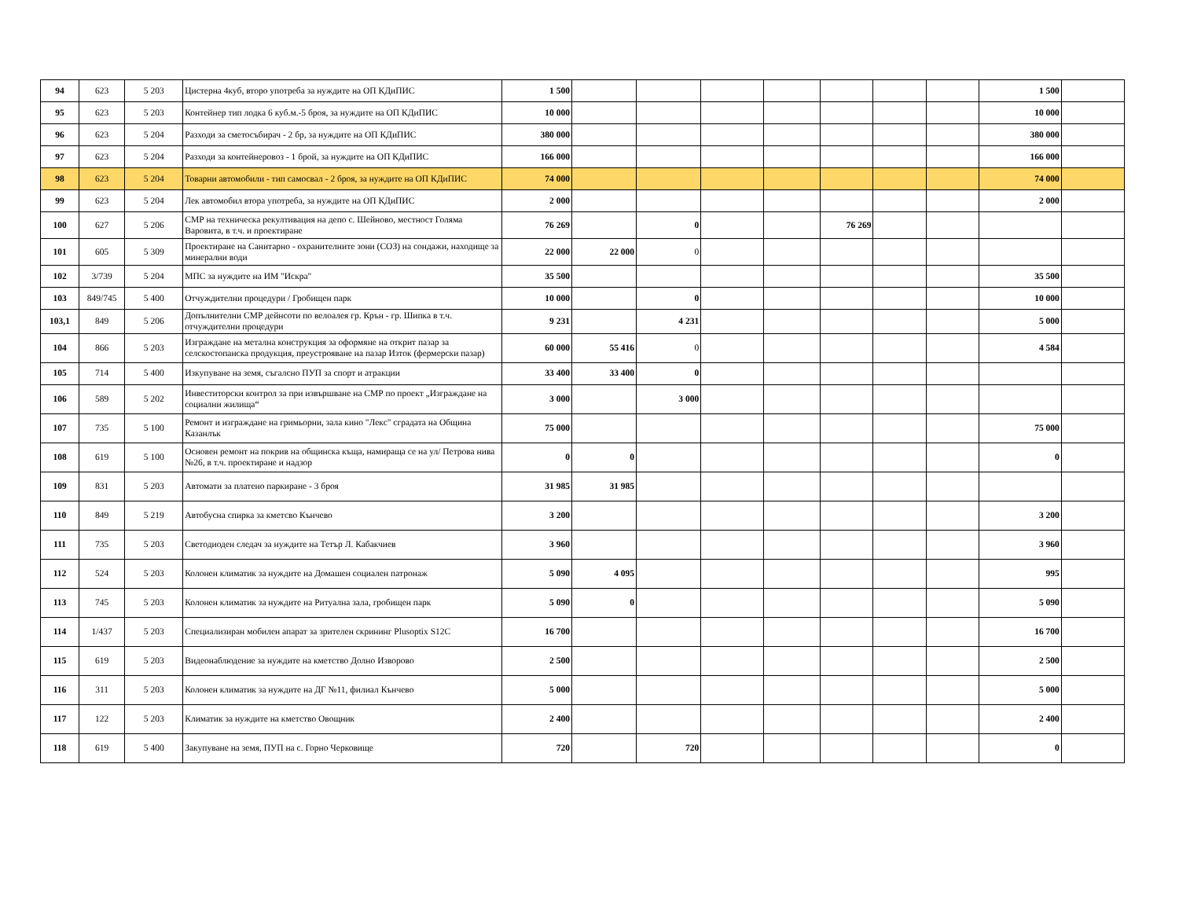| 94 | 623 | 5 203 | Цистерна 4куб, второ употреба за нуждите на ОП КДиПИС | 1 500 | | | | | | | | 1 500 | |
| 95 | 623 | 5 203 | Контейнер тип лодка 6 куб.м.-5 броя, за нуждите на ОП КДиПИС | 10 000 | | | | | | | | 10 000 | |
| 96 | 623 | 5 204 | Разходи за сметосъбирач - 2 бр, за нуждите на ОП КДиПИС | 380 000 | | | | | | | | 380 000 | |
| 97 | 623 | 5 204 | Разходи за контейнеровоз - 1 брой, за нуждите на ОП КДиПИС | 166 000 | | | | | | | | 166 000 | |
| 98 | 623 | 5 204 | Товарни автомобили - тип самосвал - 2 броя, за нуждите на ОП КДиПИС | 74 000 | | | | | | | | 74 000 | |
| 99 | 623 | 5 204 | Лек автомобил втора употреба, за нуждите на ОП КДиПИС | 2 000 | | | | | | | | 2 000 | |
| 100 | 627 | 5 206 | СМР на техническа рекултивация на депо с. Шейново, местност Голяма Варовита, в т.ч. и проектиране | 76 269 | | 0 | | | 76 269 | | | | |
| 101 | 605 | 5 309 | Проектиране на Санитарно - охранителните зони (СОЗ) на сондажи, находище за минерални води | 22 000 | 22 000 | 0 | | | | | | | |
| 102 | 3/739 | 5 204 | МПС за нуждите на ИМ "Искра" | 35 500 | | | | | | | | 35 500 | |
| 103 | 849/745 | 5 400 | Отчуждителни процедури / Гробищен парк | 10 000 | | 0 | | | | | | 10 000 | |
| 103,1 | 849 | 5 206 | Допълнителни СМР дейнсоти по велоалея гр. Крън - гр. Шипка в т.ч. отчуждителни процедури | 9 231 | | 4 231 | | | | | | 5 000 | |
| 104 | 866 | 5 203 | Изграждане на метална конструкция за оформяне на открит пазар за селскостопанска продукция, преустрояване на пазар Изток (фермерски пазар) | 60 000 | 55 416 | 0 | | | | | | 4 584 | |
| 105 | 714 | 5 400 | Изкупуване на земя, съгалсно ПУП за спорт и атракции | 33 400 | 33 400 | 0 | | | | | | | |
| 106 | 589 | 5 202 | Инвеститорски контрол за при извършване на СМР по проект „Изграждане на социални жилища“ | 3 000 | | 3 000 | | | | | | | |
| 107 | 735 | 5 100 | Ремонт и изграждане на гримьорни, зала кино "Лекс" сградата на Община Казанлък | 75 000 | | | | | | | | 75 000 | |
| 108 | 619 | 5 100 | Основен ремонт на покрив на общинска къща, намираща се на ул/ Петрова нива №26, в т.ч. проектиране и надзор | 0 | 0 | | | | | | | 0 | |
| 109 | 831 | 5 203 | Автомати за платено паркиране - 3 броя | 31 985 | 31 985 | | | | | | | | |
| 110 | 849 | 5 219 | Автобусна спирка за кметсво Кънчево | 3 200 | | | | | | | | 3 200 | |
| 111 | 735 | 5 203 | Светодиоден следач за нуждите на Тетър Л. Кабакчиев | 3 960 | | | | | | | | 3 960 | |
| 112 | 524 | 5 203 | Колонен климатик за нуждите на Домашен социален патронаж | 5 090 | 4 095 | | | | | | | 995 | |
| 113 | 745 | 5 203 | Колонен климатик за нуждите на Ритуална зала, гробищен парк | 5 090 | 0 | | | | | | | 5 090 | |
| 114 | 1/437 | 5 203 | Специализиран мобилен апарат за зрителен скрининг Plusoptix S12C | 16 700 | | | | | | | | 16 700 | |
| 115 | 619 | 5 203 | Видеонаблюдение за нуждите на кметство Долно Изворово | 2 500 | | | | | | | | 2 500 | |
| 116 | 311 | 5 203 | Колонен климатик за нуждите на ДГ №11, филиал Кънчево | 5 000 | | | | | | | | 5 000 | |
| 117 | 122 | 5 203 | Климатик за нуждите на кметство Овощник | 2 400 | | | | | | | | 2 400 | |
| 118 | 619 | 5 400 | Закупуване на земя, ПУП на с. Горно Черковище | 720 | | 720 | | | | | | 0 | |